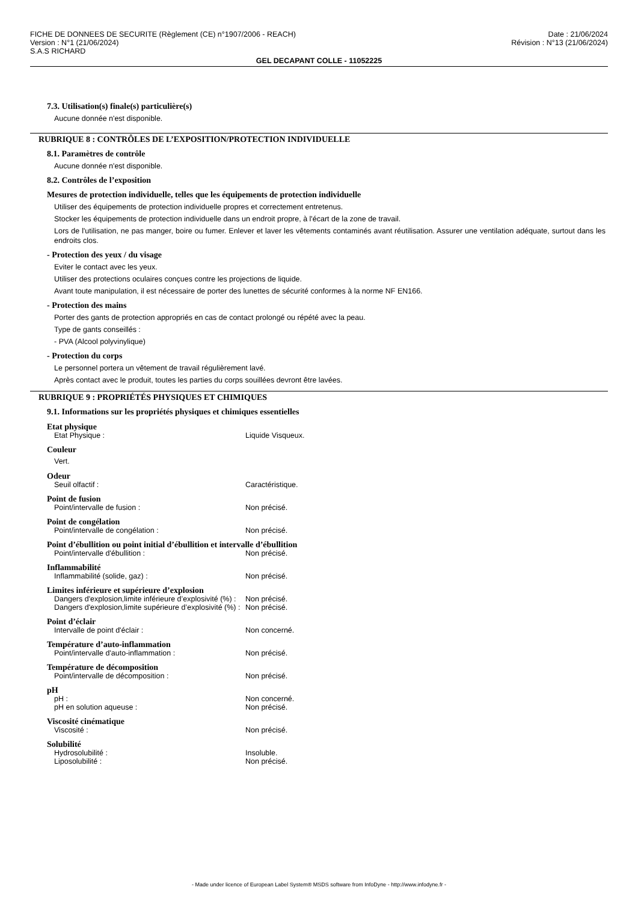FICHE DE DONNEES DE SECURITE (Règlement (CE) n°1907/2006 - REACH)
Version : N°1 (21/06/2024)
S.A.S RICHARD
Date : 21/06/2024
Révision : N°13 (21/06/2024)
GEL DECAPANT COLLE - 11052225
7.3. Utilisation(s) finale(s) particulière(s)
Aucune donnée n'est disponible.
RUBRIQUE 8 : CONTRÔLES DE L’EXPOSITION/PROTECTION INDIVIDUELLE
8.1. Paramètres de contrôle
Aucune donnée n'est disponible.
8.2. Contrôles de l’exposition
Mesures de protection individuelle, telles que les équipements de protection individuelle
Utiliser des équipements de protection individuelle propres et correctement entretenus.
Stocker les équipements de protection individuelle dans un endroit propre, à l'écart de la zone de travail.
Lors de l'utilisation, ne pas manger, boire ou fumer. Enlever et laver les vêtements contaminés avant réutilisation. Assurer une ventilation adéquate, surtout dans les endroits clos.
- Protection des yeux / du visage
Eviter le contact avec les yeux.
Utiliser des protections oculaires conçues contre les projections de liquide.
Avant toute manipulation, il est nécessaire de porter des lunettes de sécurité conformes à la norme NF EN166.
- Protection des mains
Porter des gants de protection appropriés en cas de contact prolongé ou répété avec la peau.
Type de gants conseillés :
- PVA (Alcool polyvinylique)
- Protection du corps
Le personnel portera un vêtement de travail régulièrement lavé.
Après contact avec le produit, toutes les parties du corps souillées devront être lavées.
RUBRIQUE 9 : PROPRIÉTÉS PHYSIQUES ET CHIMIQUES
9.1. Informations sur les propriétés physiques et chimiques essentielles
Etat physique
Etat Physique : Liquide Visqueux.
Couleur
Vert.
Odeur
Seuil olfactif : Caractéristique.
Point de fusion
Point/intervalle de fusion : Non précisé.
Point de congélation
Point/intervalle de congélation : Non précisé.
Point d’ébullition ou point initial d’ébullition et intervalle d’ébullition
Point/intervalle d'ébullition : Non précisé.
Inflammabilité
Inflammabilité (solide, gaz) : Non précisé.
Limites inférieure et supérieure d’explosion
Dangers d'explosion,limite inférieure d’explosivité (%) : Non précisé.
Dangers d'explosion,limite supérieure d’explosivité (%) : Non précisé.
Point d’éclair
Intervalle de point d'éclair : Non concerné.
Température d’auto-inflammation
Point/intervalle d'auto-inflammation : Non précisé.
Température de décomposition
Point/intervalle de décomposition : Non précisé.
pH
pH : Non concerné.
pH en solution aqueuse : Non précisé.
Viscosité cinématique
Viscosité : Non précisé.
Solubilité
Hydrosolubilité : Insoluble.
Liposolubilité : Non précisé.
- Made under licence of European Label System® MSDS software from InfoDyne - http://www.infodyne.fr -